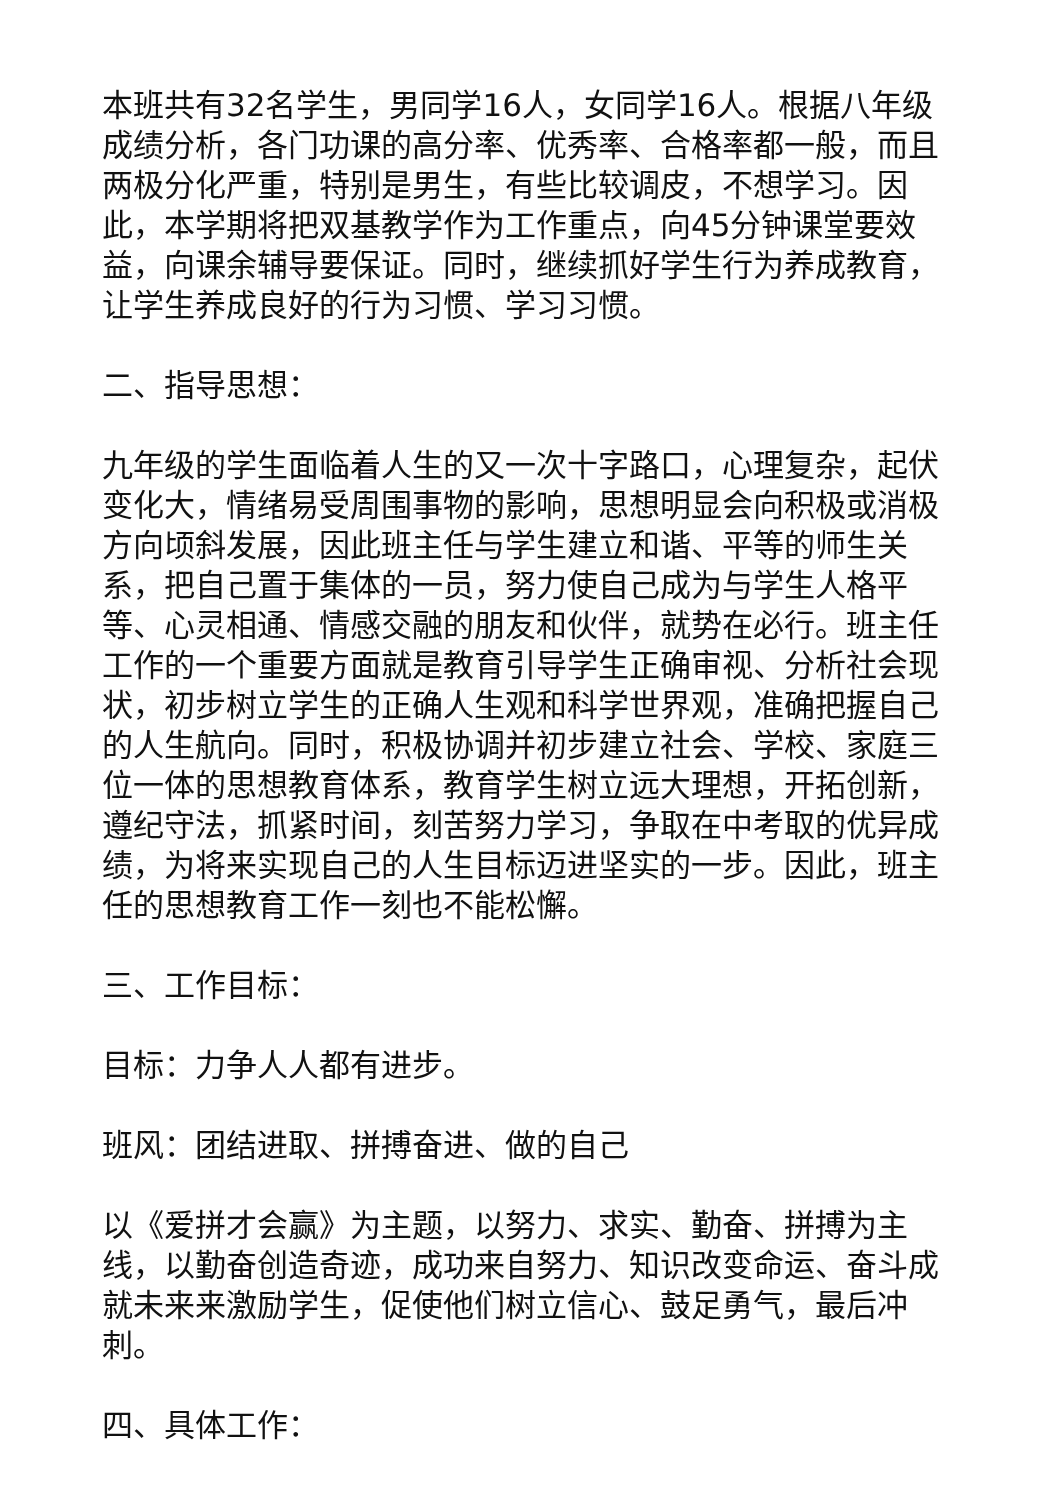本班共有32名学生，男同学16人，女同学16人。根据八年级成绩分析，各门功课的高分率、优秀率、合格率都一般，而且两极分化严重，特别是男生，有些比较调皮，不想学习。因此，本学期将把双基教学作为工作重点，向45分钟课堂要效益，向课余辅导要保证。同时，继续抓好学生行为养成教育，让学生养成良好的行为习惯、学习习惯。
二、指导思想：
九年级的学生面临着人生的又一次十字路口，心理复杂，起伏变化大，情绪易受周围事物的影响，思想明显会向积极或消极方向顷斜发展，因此班主任与学生建立和谐、平等的师生关系，把自己置于集体的一员，努力使自己成为与学生人格平等、心灵相通、情感交融的朋友和伙伴，就势在必行。班主任工作的一个重要方面就是教育引导学生正确审视、分析社会现状，初步树立学生的正确人生观和科学世界观，准确把握自己的人生航向。同时，积极协调并初步建立社会、学校、家庭三位一体的思想教育体系，教育学生树立远大理想，开拓创新，遵纪守法，抓紧时间，刻苦努力学习，争取在中考取的优异成绩，为将来实现自己的人生目标迈进坚实的一步。因此，班主任的思想教育工作一刻也不能松懈。
三、工作目标：
目标：力争人人都有进步。
班风：团结进取、拼搏奋进、做的自己
以《爱拼才会赢》为主题，以努力、求实、勤奋、拼搏为主线，以勤奋创造奇迹，成功来自努力、知识改变命运、奋斗成就未来来激励学生，促使他们树立信心、鼓足勇气，最后冲刺。
四、具体工作：